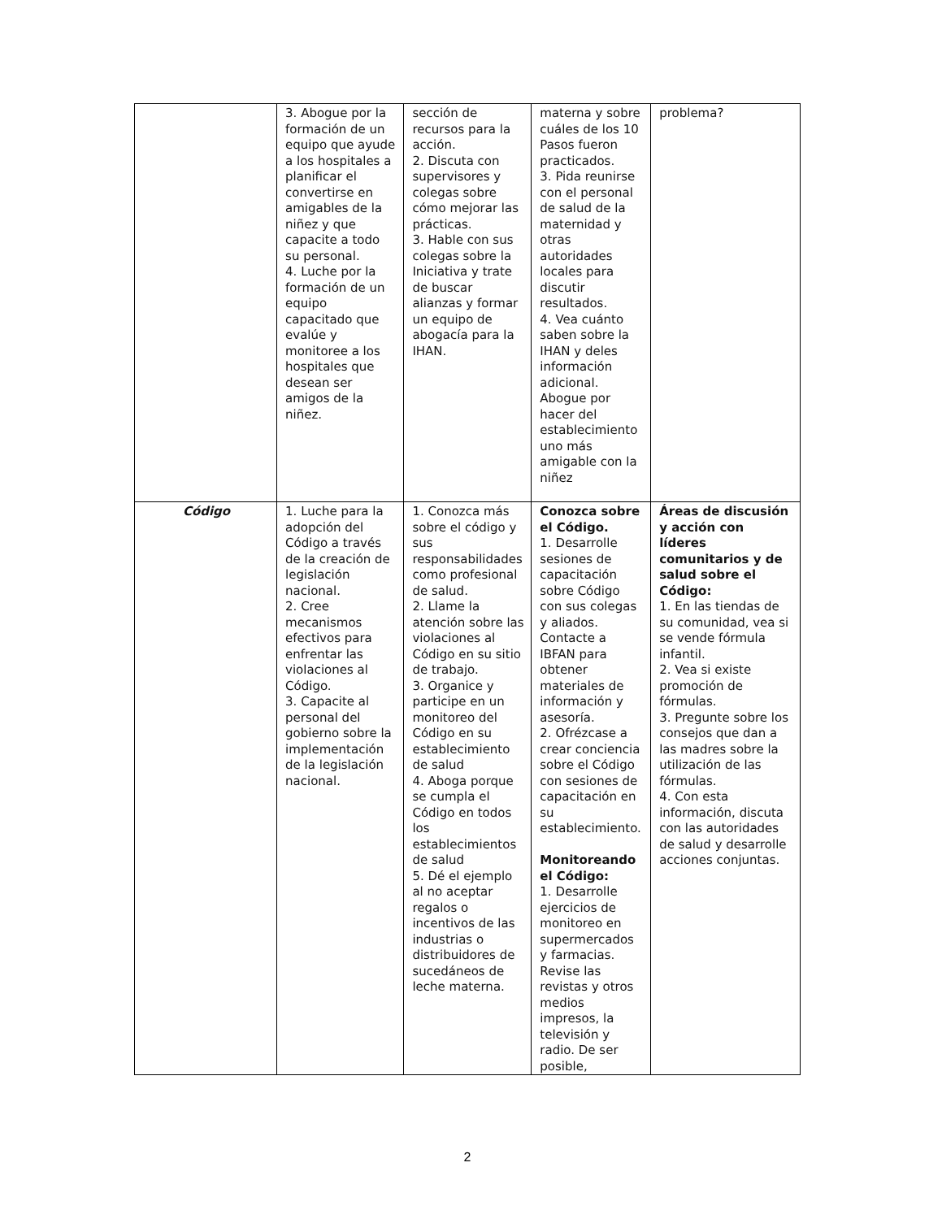| | 3. Abogue por la formación de un equipo que ayude a los hospitales a planificar el convertirse en amigables de la niñez y que capacite a todo su personal. 4. Luche por la formación de un equipo capacitado que evalúe y monitoree a los hospitales que desean ser amigos de la niñez. | sección de recursos para la acción. 2. Discuta con supervisores y colegas sobre cómo mejorar las prácticas. 3. Hable con sus colegas sobre la Iniciativa y trate de buscar alianzas y formar un equipo de abogacía para la IHAN. | materna y sobre cuáles de los 10 Pasos fueron practicados. 3. Pida reunirse con el personal de salud de la maternidad y otras autoridades locales para discutir resultados. 4. Vea cuánto saben sobre la IHAN y deles información adicional. Abogue por hacer del establecimiento uno más amigable con la niñez | problema? |
| Código | 1. Luche para la adopción del Código a través de la creación de legislación nacional. 2. Cree mecanismos efectivos para enfrentar las violaciones al Código. 3. Capacite al personal del gobierno sobre la implementación de la legislación nacional. | 1. Conozca más sobre el código y sus responsabilidades como profesional de salud. 2. Llame la atención sobre las violaciones al Código en su sitio de trabajo. 3. Organice y participe en un monitoreo del Código en su establecimiento de salud 4. Aboga porque se cumpla el Código en todos los establecimientos de salud 5. Dé el ejemplo al no aceptar regalos o incentivos de las industrias o distribuidores de sucedáneos de leche materna. | Conozca sobre el Código. 1. Desarrolle sesiones de capacitación sobre Código con sus colegas y aliados. Contacte a IBFAN para obtener materiales de información y asesoría. 2. Ofrézcase a crear conciencia sobre el Código con sesiones de capacitación en su establecimiento. Monitoreando el Código: 1. Desarrolle ejercicios de monitoreo en supermercados y farmacias. Revise las revistas y otros medios impresos, la televisión y radio. De ser posible, | Áreas de discusión y acción con líderes comunitarios y de salud sobre el Código: 1. En las tiendas de su comunidad, vea si se vende fórmula infantil. 2. Vea si existe promoción de fórmulas. 3. Pregunte sobre los consejos que dan a las madres sobre la utilización de las fórmulas. 4. Con esta información, discuta con las autoridades de salud y desarrolle acciones conjuntas. |
2